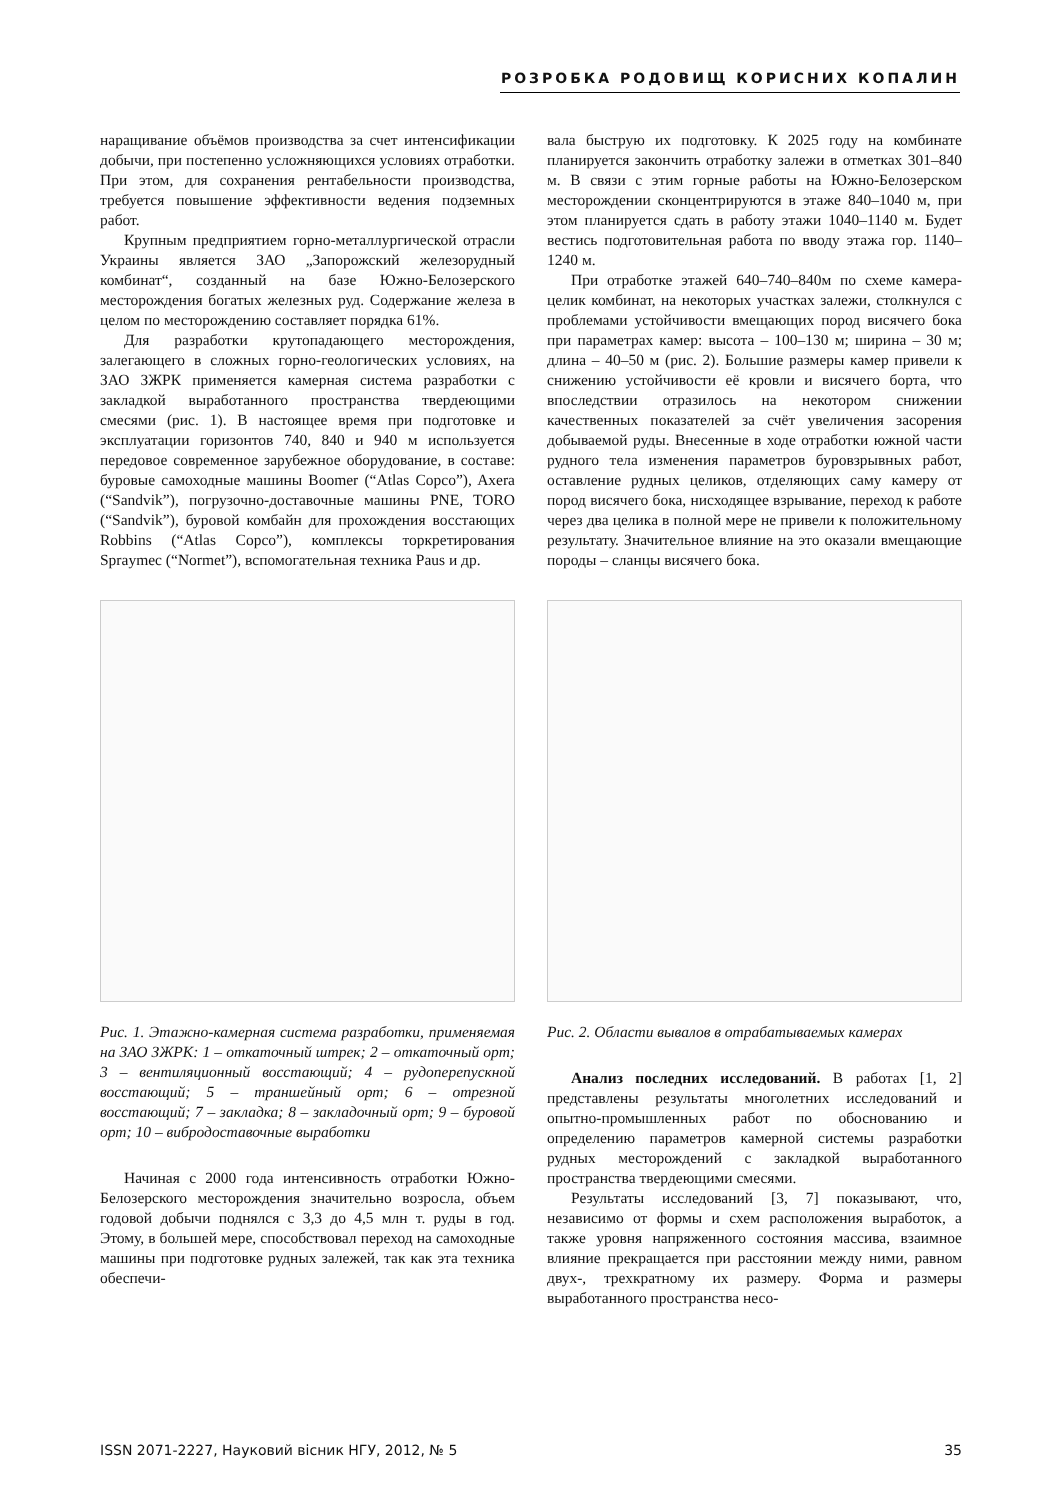РОЗРОБКА РОДОВИЩ КОРИСНИХ КОПАЛИН
наращивание объёмов производства за счет интенсификации добычи, при постепенно усложняющихся условиях отработки. При этом, для сохранения рентабельности производства, требуется повышение эффективности ведения подземных работ.
Крупным предприятием горно-металлургической отрасли Украины является ЗАО „Запорожский железорудный комбинат“, созданный на базе Южно-Белозерского месторождения богатых железных руд. Содержание железа в целом по месторождению составляет порядка 61%.
Для разработки крутопадающего месторождения, залегающего в сложных горно-геологических условиях, на ЗАО ЗЖРК применяется камерная система разработки с закладкой выработанного пространства твердеющими смесями (рис. 1). В настоящее время при подготовке и эксплуатации горизонтов 740, 840 и 940 м используется передовое современное зарубежное оборудование, в составе: буровые самоходные машины Boomer (“Atlas Copco”), Axera (“Sandvik”), погрузочно-доставочные машины PNE, TORO (“Sandvik”), буровой комбайн для прохождения восстающих Robbins (“Atlas Copco”), комплексы торкретирования Spraymec (“Normet”), вспомогательная техника Paus и др.
Рис. 1. Этажно-камерная система разработки, применяемая на ЗАО ЗЖРК: 1 – откаточный штрек; 2 – откаточный орт; 3 – вентиляционный восстающий; 4 – рудоперепускной восстающий; 5 – траншейный орт; 6 – отрезной восстающий; 7 – закладка; 8 – закладочный орт; 9 – буровой орт; 10 – вибродоставочные выработки
Начиная с 2000 года интенсивность отработки Южно-Белозерского месторождения значительно возросла, объем годовой добычи поднялся с 3,3 до 4,5 млн т. руды в год. Этому, в большей мере, способствовал переход на самоходные машины при подготовке рудных залежей, так как эта техника обеспечи-
вала быструю их подготовку. К 2025 году на комбинате планируется закончить отработку залежи в отметках 301–840 м. В связи с этим горные работы на Южно-Белозерском месторождении сконцентрируются в этаже 840–1040 м, при этом планируется сдать в работу этажи 1040–1140 м. Будет вестись подготовительная работа по вводу этажа гор. 1140–1240 м.
При отработке этажей 640–740–840м по схеме камера-целик комбинат, на некоторых участках залежи, столкнулся с проблемами устойчивости вмещающих пород висячего бока при параметрах камер: высота – 100–130 м; ширина – 30 м; длина – 40–50 м (рис. 2). Большие размеры камер привели к снижению устойчивости её кровли и висячего борта, что впоследствии отразилось на некотором снижении качественных показателей за счёт увеличения засорения добываемой руды. Внесенные в ходе отработки южной части рудного тела изменения параметров буровзрывных работ, оставление рудных целиков, отделяющих саму камеру от пород висячего бока, нисходящее взрывание, переход к работе через два целика в полной мере не привели к положительному результату. Значительное влияние на это оказали вмещающие породы – сланцы висячего бока.
Рис. 2. Области вывалов в отрабатываемых камерах
Анализ последних исследований. В работах [1, 2] представлены результаты многолетних исследований и опытно-промышленных работ по обоснованию и определению параметров камерной системы разработки рудных месторождений с закладкой выработанного пространства твердеющими смесями.
Результаты исследований [3, 7] показывают, что, независимо от формы и схем расположения выработок, а также уровня напряженного состояния массива, взаимное влияние прекращается при расстоянии между ними, равном двух-, трехкратному их размеру. Форма и размеры выработанного пространства несо-
ISSN 2071-2227, Науковий вісник НГУ, 2012, № 5 35